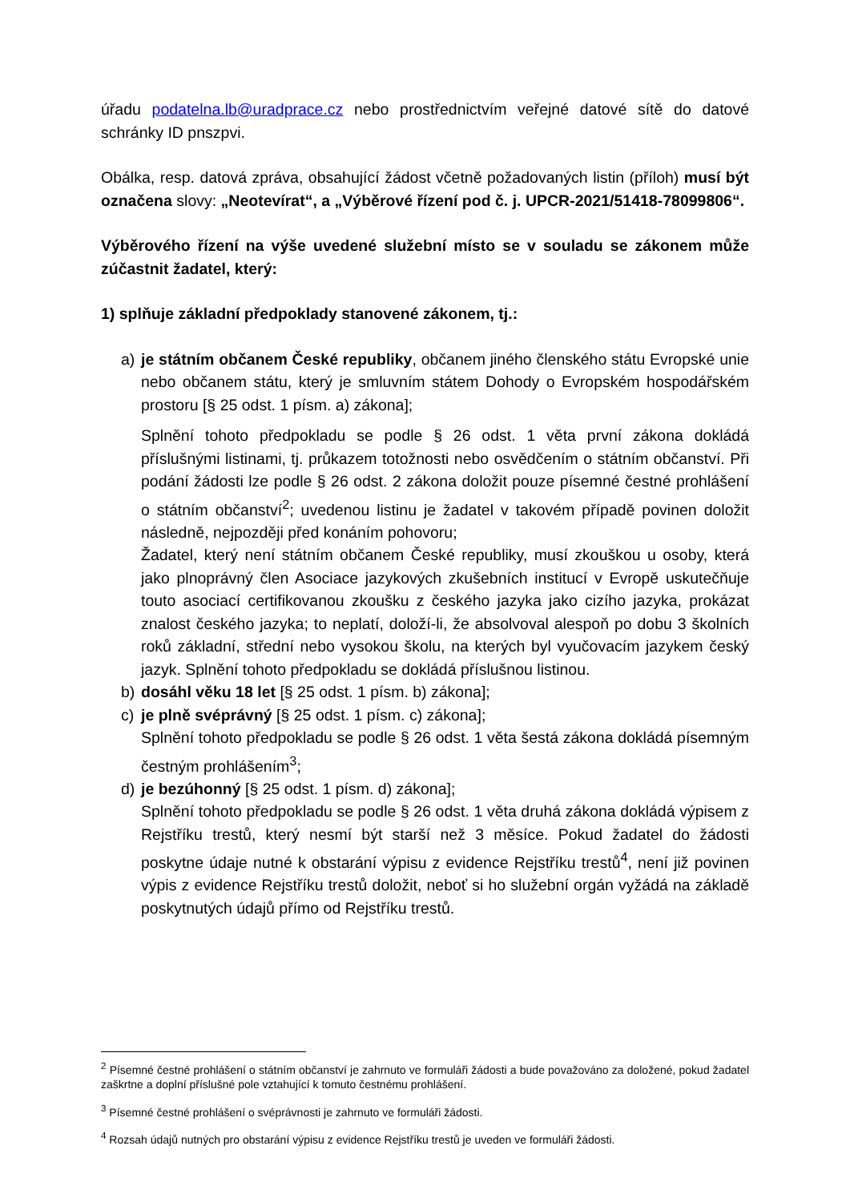úřadu podatelna.lb@uradprace.cz nebo prostřednictvím veřejné datové sítě do datové schránky ID pnszpvi.
Obálka, resp. datová zpráva, obsahující žádost včetně požadovaných listin (příloh) musí být označena slovy: „Neotevírat“, a „Výběrové řízení pod č. j. UPCR-2021/51418-78099806“.
Výběrového řízení na výše uvedené služební místo se v souladu se zákonem může zúčastnit žadatel, který:
1) splňuje základní předpoklady stanovené zákonem, tj.:
a) je státním občanem České republiky, občanem jiného členského státu Evropské unie nebo občanem státu, který je smluvním státem Dohody o Evropském hospodářském prostoru [§ 25 odst. 1 písm. a) zákona];
Splnění tohoto předpokladu se podle § 26 odst. 1 věta první zákona dokládá příslušnými listinami, tj. průkazem totožnosti nebo osvědčením o státním občanství. Při podání žádosti lze podle § 26 odst. 2 zákona doložit pouze písemné čestné prohlášení o státním občanství<sup>2</sup>; uvedenou listinu je žadatel v takovém případě povinen doložit následně, nejpozději před konáním pohovoru;
Žadatel, který není státním občanem České republiky, musí zkouškou u osoby, která jako plnoprávný člen Asociace jazykových zkušebních institucí v Evropě uskutečňuje touto asociací certifikovanou zkoušku z českého jazyka jako cizího jazyka, prokázat znalost českého jazyka; to neplatí, doloží-li, že absolvoval alespoň po dobu 3 školních roků základní, střední nebo vysokou školu, na kterých byl vyučovacím jazykem český jazyk. Splnění tohoto předpokladu se dokládá příslušnou listinou.
b) dosáhl věku 18 let [§ 25 odst. 1 písm. b) zákona];
c) je plně svéprávný [§ 25 odst. 1 písm. c) zákona];
Splnění tohoto předpokladu se podle § 26 odst. 1 věta šestá zákona dokládá písemným čestným prohlášením<sup>3</sup>;
d) je bezúhonný [§ 25 odst. 1 písm. d) zákona];
Splnění tohoto předpokladu se podle § 26 odst. 1 věta druhá zákona dokládá výpisem z Rejstříku trestů, který nesmí být starší než 3 měsíce. Pokud žadatel do žádosti poskytne údaje nutné k obstarání výpisu z evidence Rejstříku trestů<sup>4</sup>, není již povinen výpis z evidence Rejstříku trestů doložit, neboť si ho služební orgán vyžádá na základě poskytnutých údajů přímo od Rejstříku trestů.
<sup>2</sup> Písemné čestné prohlášení o státním občanství je zahrnuto ve formuláři žádosti a bude považováno za doložené, pokud žadatel zaškrtne a doplní příslušné pole vztahující k tomuto čestnému prohlášení.
<sup>3</sup> Písemné čestné prohlášení o svéprávnosti je zahrnuto ve formuláři žádosti.
<sup>4</sup> Rozsah údajů nutných pro obstarání výpisu z evidence Rejstříku trestů je uveden ve formuláři žádosti.